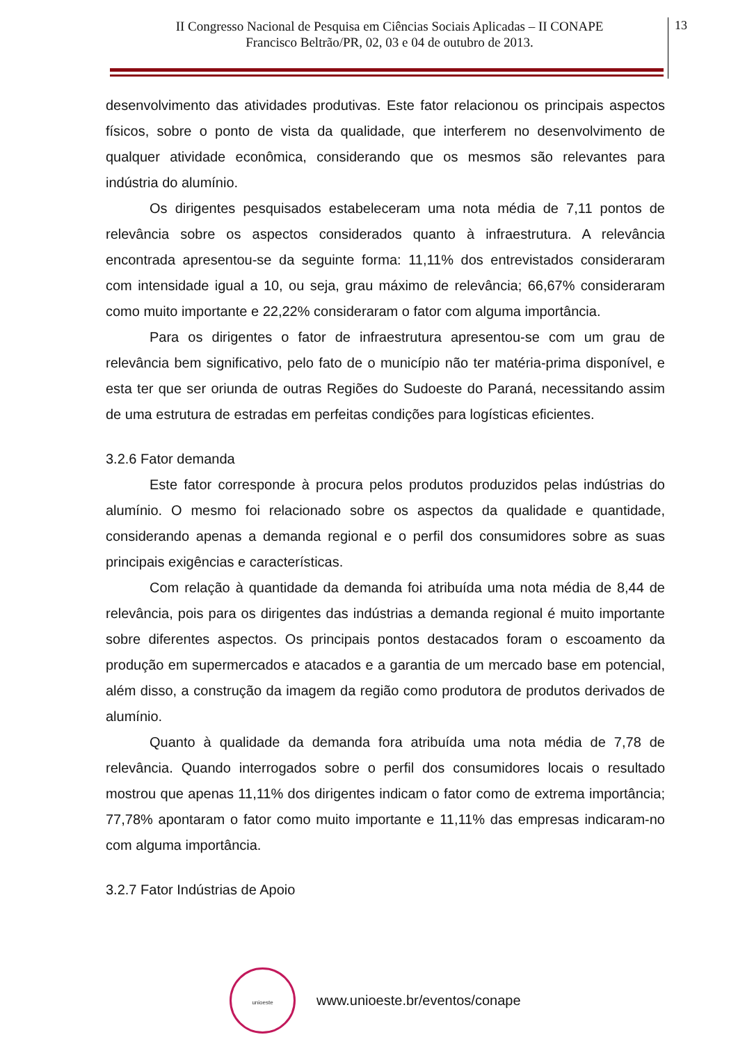II Congresso Nacional de Pesquisa em Ciências Sociais Aplicadas – II CONAPE
Francisco Beltrão/PR, 02, 03 e 04 de outubro de 2013.
13
desenvolvimento das atividades produtivas. Este fator relacionou os principais aspectos físicos, sobre o ponto de vista da qualidade, que interferem no desenvolvimento de qualquer atividade econômica, considerando que os mesmos são relevantes para indústria do alumínio.
Os dirigentes pesquisados estabeleceram uma nota média de 7,11 pontos de relevância sobre os aspectos considerados quanto à infraestrutura. A relevância encontrada apresentou-se da seguinte forma: 11,11% dos entrevistados consideraram com intensidade igual a 10, ou seja, grau máximo de relevância; 66,67% consideraram como muito importante e 22,22% consideraram o fator com alguma importância.
Para os dirigentes o fator de infraestrutura apresentou-se com um grau de relevância bem significativo, pelo fato de o município não ter matéria-prima disponível, e esta ter que ser oriunda de outras Regiões do Sudoeste do Paraná, necessitando assim de uma estrutura de estradas em perfeitas condições para logísticas eficientes.
3.2.6 Fator demanda
Este fator corresponde à procura pelos produtos produzidos pelas indústrias do alumínio. O mesmo foi relacionado sobre os aspectos da qualidade e quantidade, considerando apenas a demanda regional e o perfil dos consumidores sobre as suas principais exigências e características.
Com relação à quantidade da demanda foi atribuída uma nota média de 8,44 de relevância, pois para os dirigentes das indústrias a demanda regional é muito importante sobre diferentes aspectos. Os principais pontos destacados foram o escoamento da produção em supermercados e atacados e a garantia de um mercado base em potencial, além disso, a construção da imagem da região como produtora de produtos derivados de alumínio.
Quanto à qualidade da demanda fora atribuída uma nota média de 7,78 de relevância. Quando interrogados sobre o perfil dos consumidores locais o resultado mostrou que apenas 11,11% dos dirigentes indicam o fator como de extrema importância; 77,78% apontaram o fator como muito importante e 11,11% das empresas indicaram-no com alguma importância.
3.2.7 Fator Indústrias de Apoio
unioeste
www.unioeste.br/eventos/conape